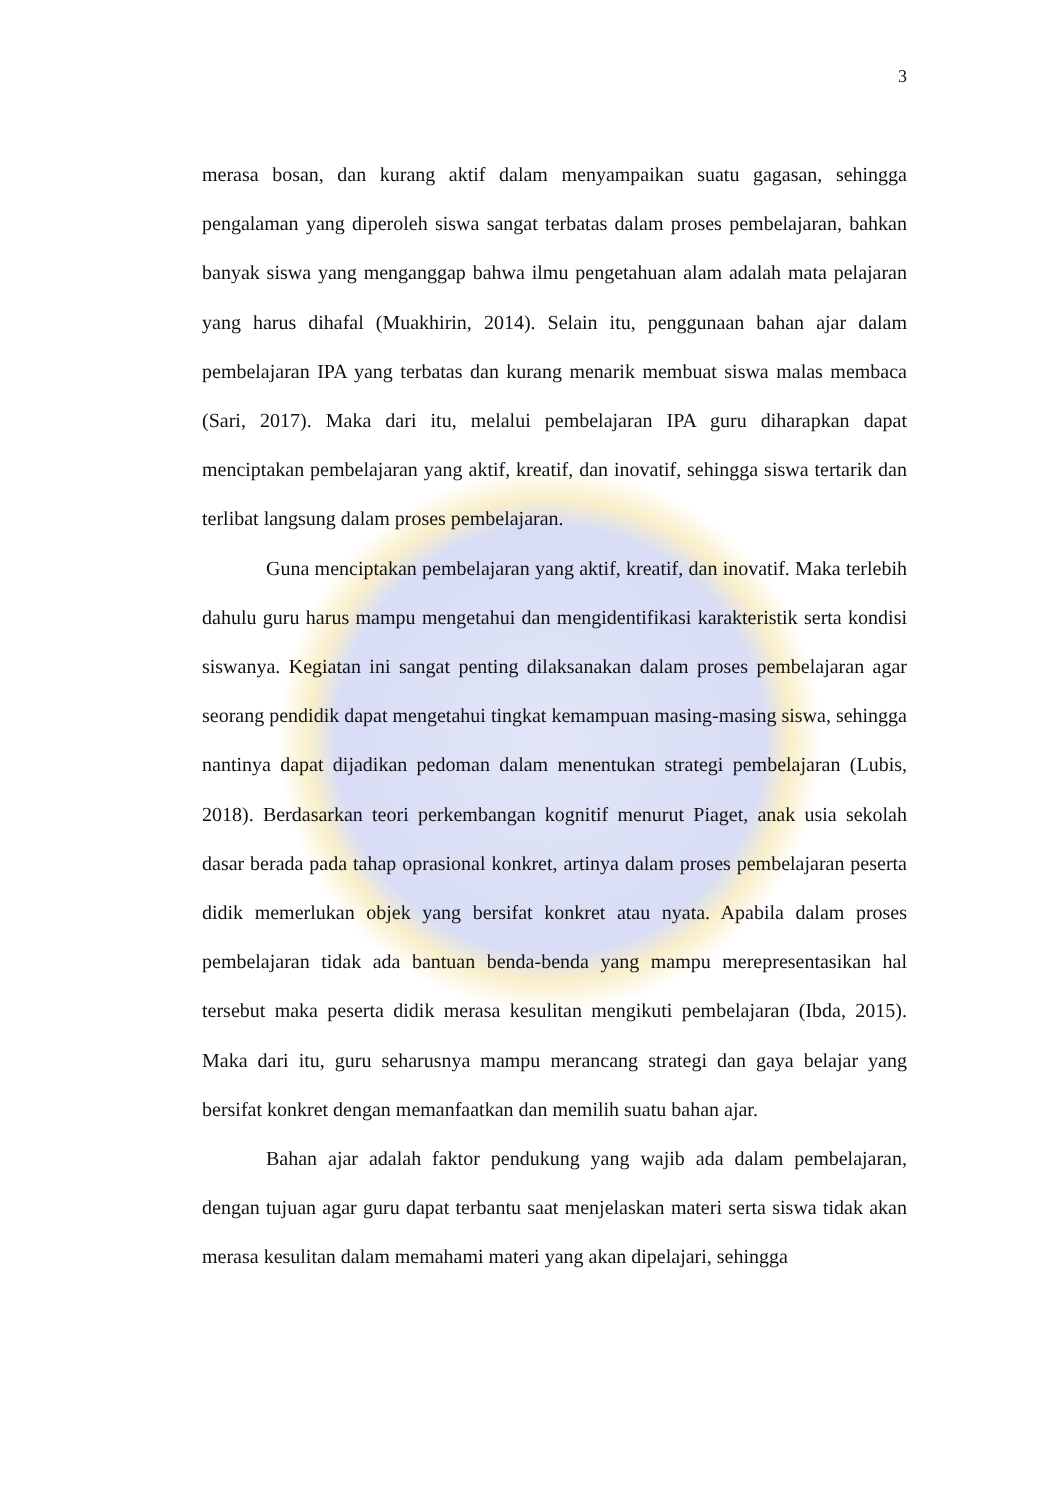3
merasa bosan, dan kurang aktif dalam menyampaikan suatu gagasan, sehingga pengalaman yang diperoleh siswa sangat terbatas dalam proses pembelajaran, bahkan banyak siswa yang menganggap bahwa ilmu pengetahuan alam adalah mata pelajaran yang harus dihafal (Muakhirin, 2014). Selain itu, penggunaan bahan ajar dalam pembelajaran IPA yang terbatas dan kurang menarik membuat siswa malas membaca (Sari, 2017). Maka dari itu, melalui pembelajaran IPA guru diharapkan dapat menciptakan pembelajaran yang aktif, kreatif, dan inovatif, sehingga siswa tertarik dan terlibat langsung dalam proses pembelajaran.
Guna menciptakan pembelajaran yang aktif, kreatif, dan inovatif. Maka terlebih dahulu guru harus mampu mengetahui dan mengidentifikasi karakteristik serta kondisi siswanya. Kegiatan ini sangat penting dilaksanakan dalam proses pembelajaran agar seorang pendidik dapat mengetahui tingkat kemampuan masing-masing siswa, sehingga nantinya dapat dijadikan pedoman dalam menentukan strategi pembelajaran (Lubis, 2018). Berdasarkan teori perkembangan kognitif menurut Piaget, anak usia sekolah dasar berada pada tahap oprasional konkret, artinya dalam proses pembelajaran peserta didik memerlukan objek yang bersifat konkret atau nyata. Apabila dalam proses pembelajaran tidak ada bantuan benda-benda yang mampu merepresentasikan hal tersebut maka peserta didik merasa kesulitan mengikuti pembelajaran (Ibda, 2015). Maka dari itu, guru seharusnya mampu merancang strategi dan gaya belajar yang bersifat konkret dengan memanfaatkan dan memilih suatu bahan ajar.
Bahan ajar adalah faktor pendukung yang wajib ada dalam pembelajaran, dengan tujuan agar guru dapat terbantu saat menjelaskan materi serta siswa tidak akan merasa kesulitan dalam memahami materi yang akan dipelajari, sehingga